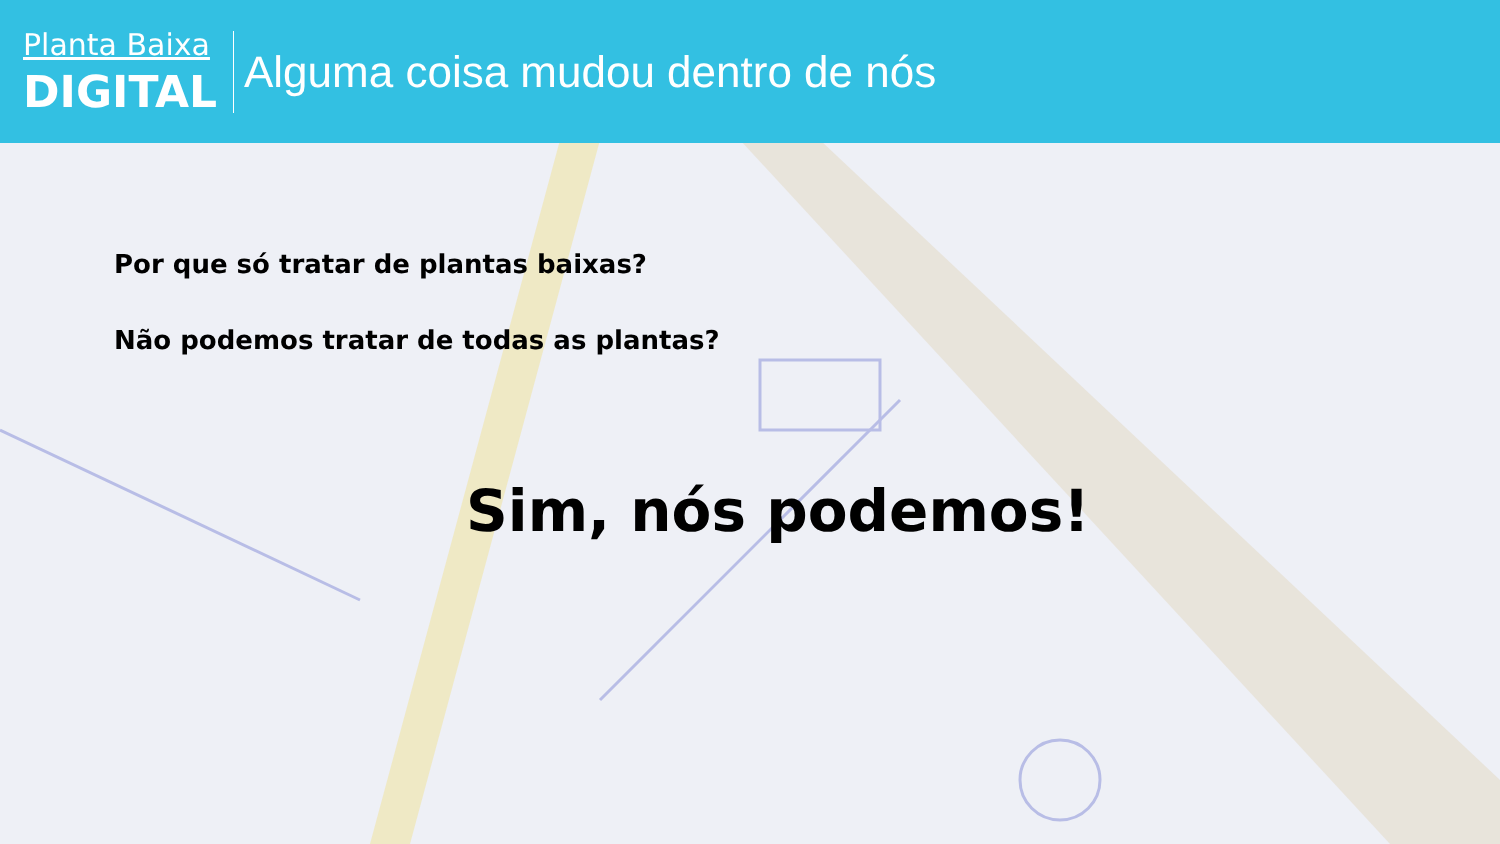Planta Baixa
DIGITAL
Alguma coisa mudou dentro de nós
Por que só tratar de plantas baixas?
Não podemos tratar de todas as plantas?
Sim, nós podemos!